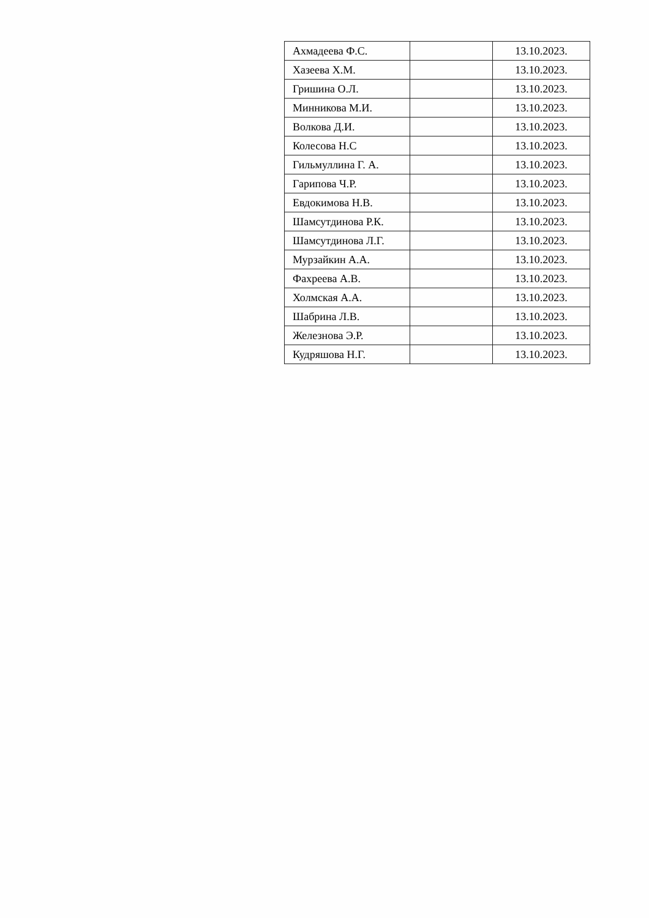| Ахмадеева Ф.С. | | 13.10.2023. |
| Хазеева Х.М. | | 13.10.2023. |
| Гришина О.Л. | | 13.10.2023. |
| Минникова М.И. | | 13.10.2023. |
| Волкова Д.И. | | 13.10.2023. |
| Колесова Н.С | | 13.10.2023. |
| Гильмуллина Г. А. | | 13.10.2023. |
| Гарипова Ч.Р. | | 13.10.2023. |
| Евдокимова Н.В. | | 13.10.2023. |
| Шамсутдинова Р.К. | | 13.10.2023. |
| Шамсутдинова Л.Г. | | 13.10.2023. |
| Мурзайкин А.А. | | 13.10.2023. |
| Фахреева А.В. | | 13.10.2023. |
| Холмская А.А. | | 13.10.2023. |
| Шабрина Л.В. | | 13.10.2023. |
| Железнова Э.Р. | | 13.10.2023. |
| Кудряшова Н.Г. | | 13.10.2023. |